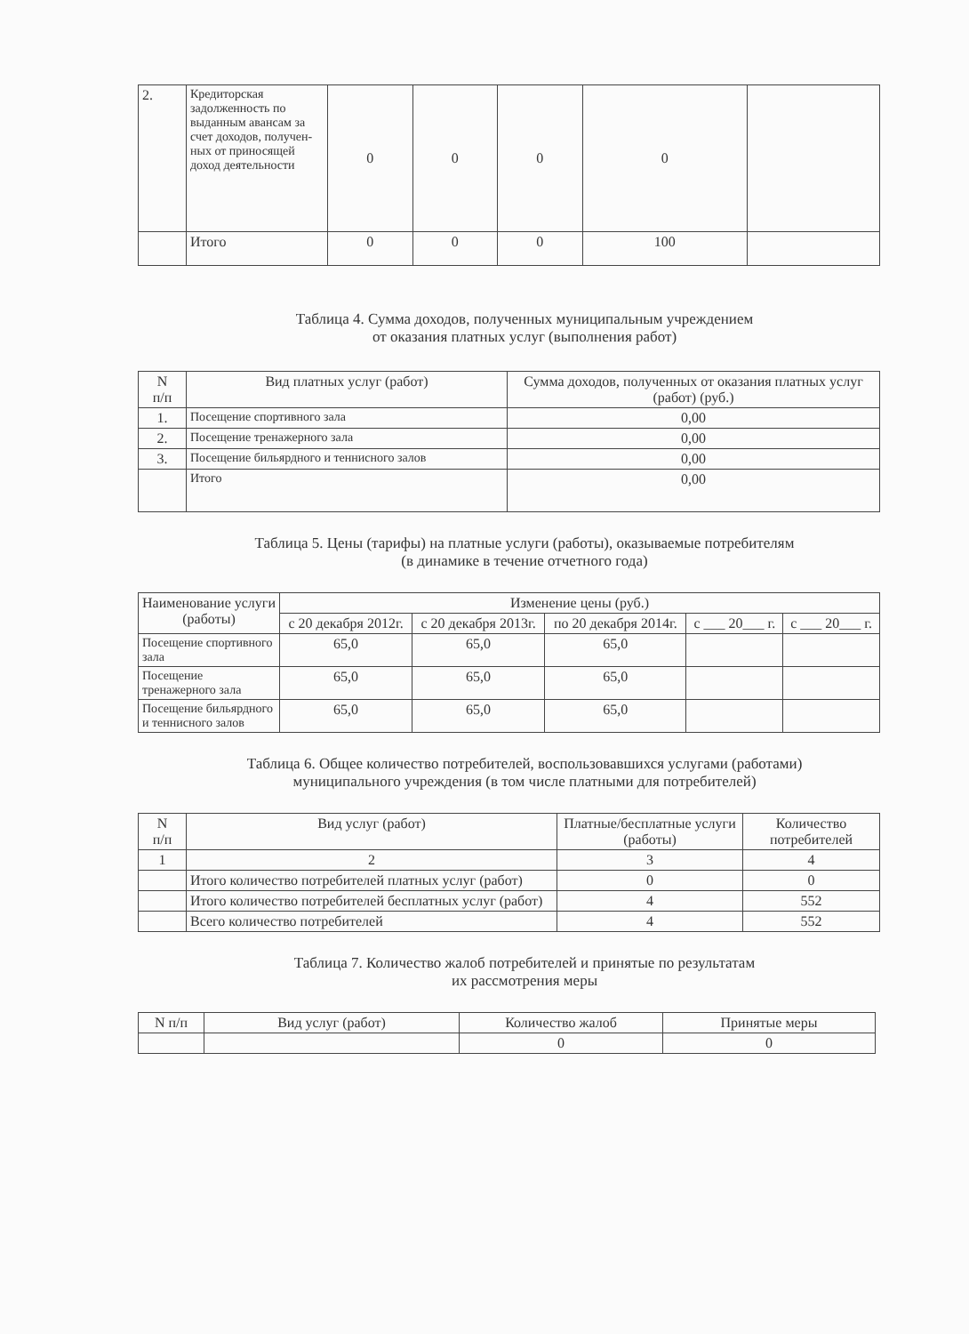| 2. | Кредиторская задолженность по выданным авансам за счет доходов, получен-ных от приносящей доход деятельности | 0 | 0 | 0 | 0 | |
| | Итого | 0 | 0 | 0 | 100 | |
Таблица 4. Сумма доходов, полученных муниципальным учреждением
от оказания платных услуг (выполнения работ)
| N п/п | Вид платных услуг (работ) | Сумма доходов, полученных от оказания платных услуг (работ) (руб.) |
| --- | --- | --- |
| 1. | Посещение спортивного зала | 0,00 |
| 2. | Посещение тренажерного зала | 0,00 |
| 3. | Посещение бильярдного и теннисного залов | 0,00 |
| | Итого | 0,00 |
Таблица 5. Цены (тарифы) на платные услуги (работы), оказываемые потребителям
(в динамике в течение отчетного года)
| Наименование услуги (работы) | Изменение цены (руб.) | | | | |
| --- | --- | --- | --- | --- | --- |
| | с 20 декабря 2012г. | с 20 декабря 2013г. | по 20 декабря 2014г. | с ___ 20___ г. | с ___ 20___ г. |
| Посещение спортивного зала | 65,0 | 65,0 | 65,0 | | |
| Посещение тренажерного зала | 65,0 | 65,0 | 65,0 | | |
| Посещение бильярдного и теннисного залов | 65,0 | 65,0 | 65,0 | | |
Таблица 6. Общее количество потребителей, воспользовавшихся услугами (работами)
муниципального учреждения (в том числе платными для потребителей)
| N п/п | Вид услуг (работ) | Платные/бесплатные услуги (работы) | Количество потребителей |
| --- | --- | --- | --- |
| 1 | 2 | 3 | 4 |
| | Итого количество потребителей платных услуг (работ) | 0 | 0 |
| | Итого количество потребителей бесплатных услуг (работ) | 4 | 552 |
| | Всего количество потребителей | 4 | 552 |
Таблица 7. Количество жалоб потребителей и принятые по результатам
их рассмотрения меры
| N п/п | Вид услуг (работ) | Количество жалоб | Принятые меры |
| --- | --- | --- | --- |
| | | 0 | 0 |